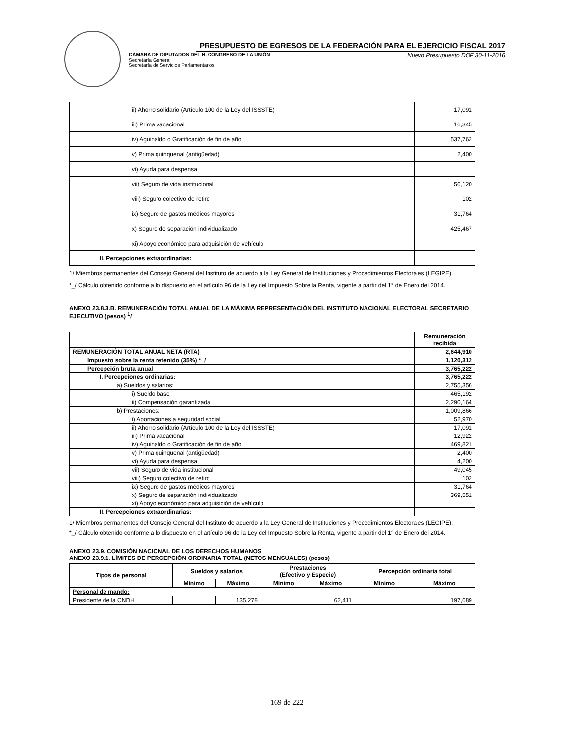PRESUPUESTO DE EGRESOS DE LA FEDERACIÓN PARA EL EJERCICIO FISCAL 2017
CÁMARA DE DIPUTADOS DEL H. CONGRESO DE LA UNIÓN
Secretaría General
Secretaría de Servicios Parlamentarios
Nuevo Presupuesto DOF 30-11-2016
| ii) Ahorro solidario (Artículo 100 de la Ley del ISSSTE) | 17,091 |
| iii) Prima vacacional | 16,345 |
| iv) Aguinaldo o Gratificación de fin de año | 537,762 |
| v) Prima quinquenal (antigüedad) | 2,400 |
| vi) Ayuda para despensa | |
| vii) Seguro de vida institucional | 56,120 |
| viii) Seguro colectivo de retiro | 102 |
| ix) Seguro de gastos médicos mayores | 31,764 |
| x) Seguro de separación individualizado | 425,467 |
| xi) Apoyo económico para adquisición de vehículo | |
| II. Percepciones extraordinarias: | |
1/ Miembros permanentes del Consejo General del Instituto de acuerdo a la Ley General de Instituciones y Procedimientos Electorales (LEGIPE).
*_/ Cálculo obtenido conforme a lo dispuesto en el artículo 96 de la Ley del Impuesto Sobre la Renta, vigente a partir del 1° de Enero del 2014.
ANEXO 23.8.3.B. REMUNERACIÓN TOTAL ANUAL DE LA MÁXIMA REPRESENTACIÓN DEL INSTITUTO NACIONAL ELECTORAL SECRETARIO EJECUTIVO (pesos) <sup>1</sup>/
| | Remuneración recibida |
| --- | --- |
| REMUNERACIÓN TOTAL ANUAL NETA (RTA) | 2,644,910 |
| Impuesto sobre la renta retenido (35%) *_/ | 1,120,312 |
| Percepción bruta anual | 3,765,222 |
| I. Percepciones ordinarias: | 3,765,222 |
| a) Sueldos y salarios: | 2,755,356 |
| i) Sueldo base | 465,192 |
| ii) Compensación garantizada | 2,290,164 |
| b) Prestaciones: | 1,009,866 |
| i) Aportaciones a seguridad social | 52,970 |
| ii) Ahorro solidario (Artículo 100 de la Ley del ISSSTE) | 17,091 |
| iii) Prima vacacional | 12,922 |
| iv) Aguinaldo o Gratificación de fin de año | 469,821 |
| v) Prima quinquenal (antigüedad) | 2,400 |
| vi) Ayuda para despensa | 4,200 |
| vii) Seguro de vida institucional | 49,045 |
| viii) Seguro colectivo de retiro | 102 |
| ix) Seguro de gastos médicos mayores | 31,764 |
| x) Seguro de separación individualizado | 369,551 |
| xi) Apoyo económico para adquisición de vehículo | |
| II. Percepciones extraordinarias: | |
1/ Miembros permanentes del Consejo General del Instituto de acuerdo a la Ley General de Instituciones y Procedimientos Electorales (LEGIPE).
*_/ Cálculo obtenido conforme a lo dispuesto en el artículo 96 de la Ley del Impuesto Sobre la Renta, vigente a partir del 1° de Enero del 2014.
ANEXO 23.9. COMISIÓN NACIONAL DE LOS DERECHOS HUMANOS
ANEXO 23.9.1. LÍMITES DE PERCEPCIÓN ORDINARIA TOTAL (NETOS MENSUALES) (pesos)
| Tipos de personal | Sueldos y salarios | | Prestaciones (Efectivo y Especie) | | Percepción ordinaria total | |
| --- | --- | --- | --- | --- | --- | --- |
| | Mínimo | Máximo | Mínimo | Máximo | Mínimo | Máximo |
| Personal de mando: | | | | | | |
| Presidente de la CNDH | | 135,278 | | 62,411 | | 197,689 |
169 de 222